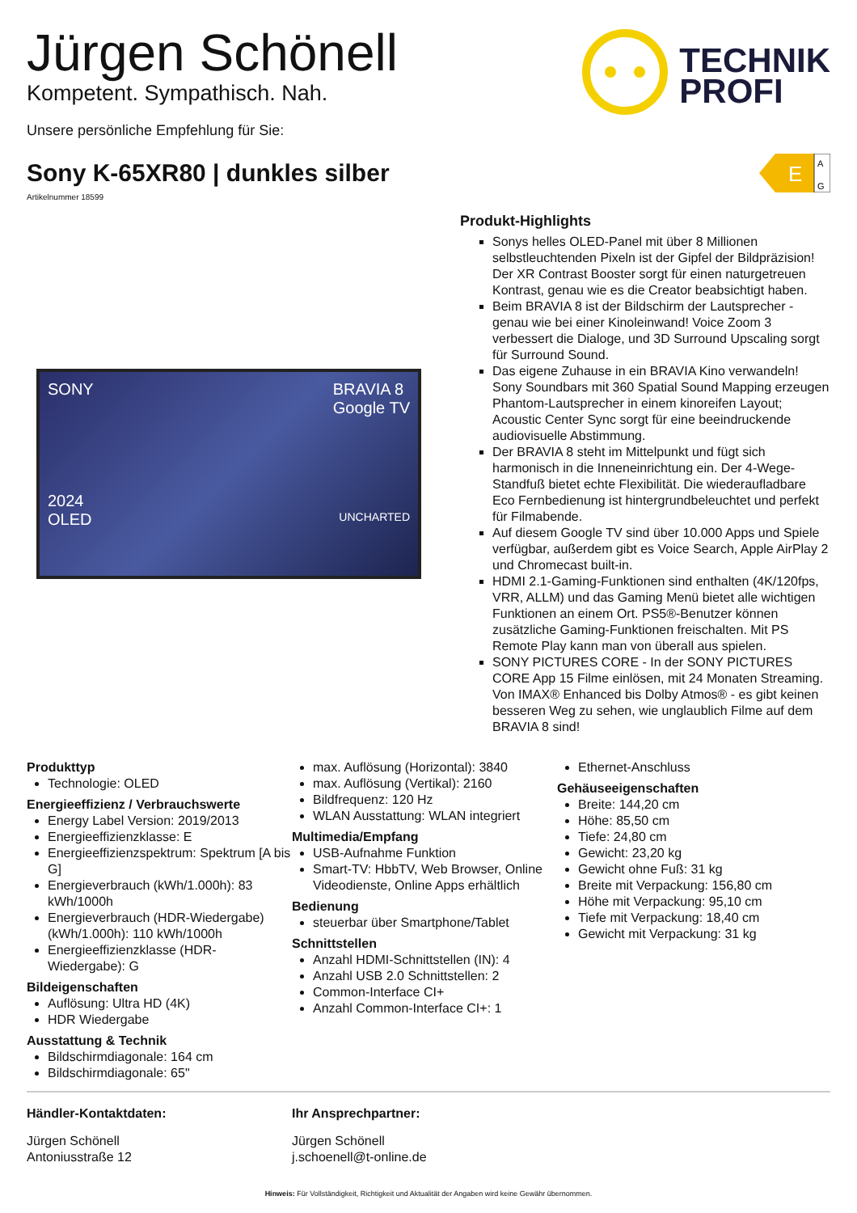Jürgen Schönell
Kompetent. Sympathisch. Nah.
Unsere persönliche Empfehlung für Sie:
TECHNIK
PROFI
Sony K-65XR80 | dunkles silber
E
A
G
Artikelnummer 18599
SONY BRAVIA 8
Google TV
2024
OLED UNCHARTED
Produkt-Highlights
Sonys helles OLED-Panel mit über 8 Millionen selbstleuchtenden Pixeln ist der Gipfel der Bildpräzision! Der XR Contrast Booster sorgt für einen naturgetreuen Kontrast, genau wie es die Creator beabsichtigt haben.
Beim BRAVIA 8 ist der Bildschirm der Lautsprecher - genau wie bei einer Kinoleinwand! Voice Zoom 3 verbessert die Dialoge, und 3D Surround Upscaling sorgt für Surround Sound.
Das eigene Zuhause in ein BRAVIA Kino verwandeln! Sony Soundbars mit 360 Spatial Sound Mapping erzeugen Phantom-Lautsprecher in einem kinoreifen Layout; Acoustic Center Sync sorgt für eine beeindruckende audiovisuelle Abstimmung.
Der BRAVIA 8 steht im Mittelpunkt und fügt sich harmonisch in die Inneneinrichtung ein. Der 4-Wege-Standfuß bietet echte Flexibilität. Die wiederaufladbare Eco Fernbedienung ist hintergrundbeleuchtet und perfekt für Filmabende.
Auf diesem Google TV sind über 10.000 Apps und Spiele verfügbar, außerdem gibt es Voice Search, Apple AirPlay 2 und Chromecast built-in.
HDMI 2.1-Gaming-Funktionen sind enthalten (4K/120fps, VRR, ALLM) und das Gaming Menü bietet alle wichtigen Funktionen an einem Ort. PS5®-Benutzer können zusätzliche Gaming-Funktionen freischalten. Mit PS Remote Play kann man von überall aus spielen.
SONY PICTURES CORE - In der SONY PICTURES CORE App 15 Filme einlösen, mit 24 Monaten Streaming. Von IMAX® Enhanced bis Dolby Atmos® - es gibt keinen besseren Weg zu sehen, wie unglaublich Filme auf dem BRAVIA 8 sind!
Produkttyp
Technologie: OLED
Energieeffizienz / Verbrauchswerte
Energy Label Version: 2019/2013
Energieeffizienzklasse: E
Energieeffizienzspektrum: Spektrum [A bis G]
Energieverbrauch (kWh/1.000h): 83 kWh/1000h
Energieverbrauch (HDR-Wiedergabe) (kWh/1.000h): 110 kWh/1000h
Energieeffizienzklasse (HDR-Wiedergabe): G
Bildeigenschaften
Auflösung: Ultra HD (4K)
HDR Wiedergabe
Ausstattung & Technik
Bildschirmdiagonale: 164 cm
Bildschirmdiagonale: 65"
max. Auflösung (Horizontal): 3840
max. Auflösung (Vertikal): 2160
Bildfrequenz: 120 Hz
WLAN Ausstattung: WLAN integriert
Multimedia/Empfang
USB-Aufnahme Funktion
Smart-TV: HbbTV, Web Browser, Online Videodienste, Online Apps erhältlich
Bedienung
steuerbar über Smartphone/Tablet
Schnittstellen
Anzahl HDMI-Schnittstellen (IN): 4
Anzahl USB 2.0 Schnittstellen: 2
Common-Interface CI+
Anzahl Common-Interface CI+: 1
Ethernet-Anschluss
Gehäuseeigenschaften
Breite: 144,20 cm
Höhe: 85,50 cm
Tiefe: 24,80 cm
Gewicht: 23,20 kg
Gewicht ohne Fuß: 31 kg
Breite mit Verpackung: 156,80 cm
Höhe mit Verpackung: 95,10 cm
Tiefe mit Verpackung: 18,40 cm
Gewicht mit Verpackung: 31 kg
Händler-Kontaktdaten:
Jürgen Schönell
Antoniusstraße 12
Ihr Ansprechpartner:
Jürgen Schönell
j.schoenell@t-online.de
Hinweis: Für Vollständigkeit, Richtigkeit und Aktualität der Angaben wird keine Gewähr übernommen.